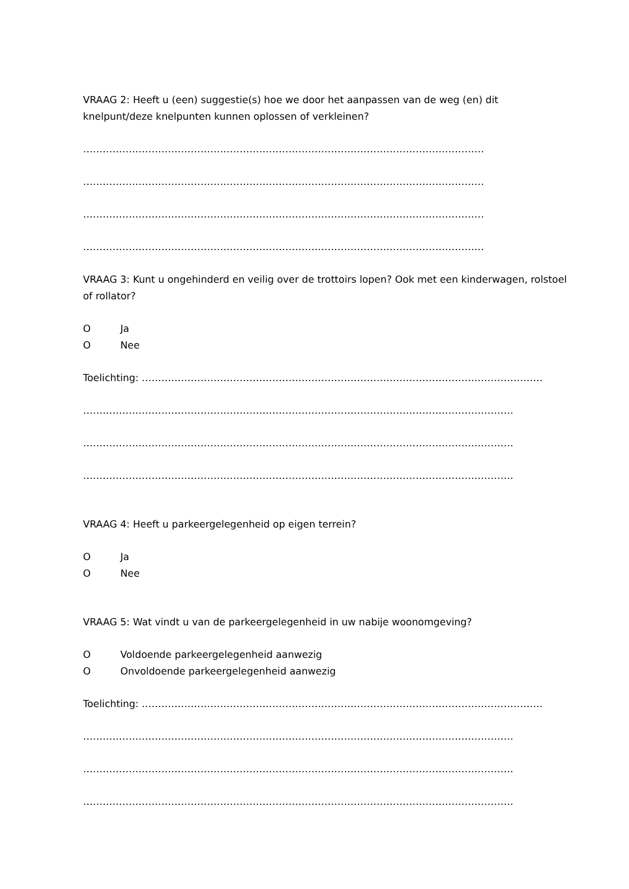VRAAG 2: Heeft u (een) suggestie(s) hoe we door het aanpassen van de weg (en) dit knelpunt/deze knelpunten kunnen oplossen of verkleinen?
……………………………………………………………………………………………………………
……………………………………………………………………………………………………………
……………………………………………………………………………………………………………
……………………………………………………………………………………………………………
VRAAG 3: Kunt u ongehinderd en veilig over de trottoirs lopen? Ook met een kinderwagen, rolstoel of rollator?
O Ja
O Nee
Toelichting: ……………………………………………………………………………………………………………
……………………………………………………………………………………………………………………
……………………………………………………………………………………………………………………
……………………………………………………………………………………………………………………
VRAAG 4: Heeft u parkeergelegenheid op eigen terrein?
O Ja
O Nee
VRAAG 5: Wat vindt u van de parkeergelegenheid in uw nabije woonomgeving?
O Voldoende parkeergelegenheid aanwezig
O Onvoldoende parkeergelegenheid aanwezig
Toelichting: ……………………………………………………………………………………………………………
……………………………………………………………………………………………………………………
……………………………………………………………………………………………………………………
……………………………………………………………………………………………………………………